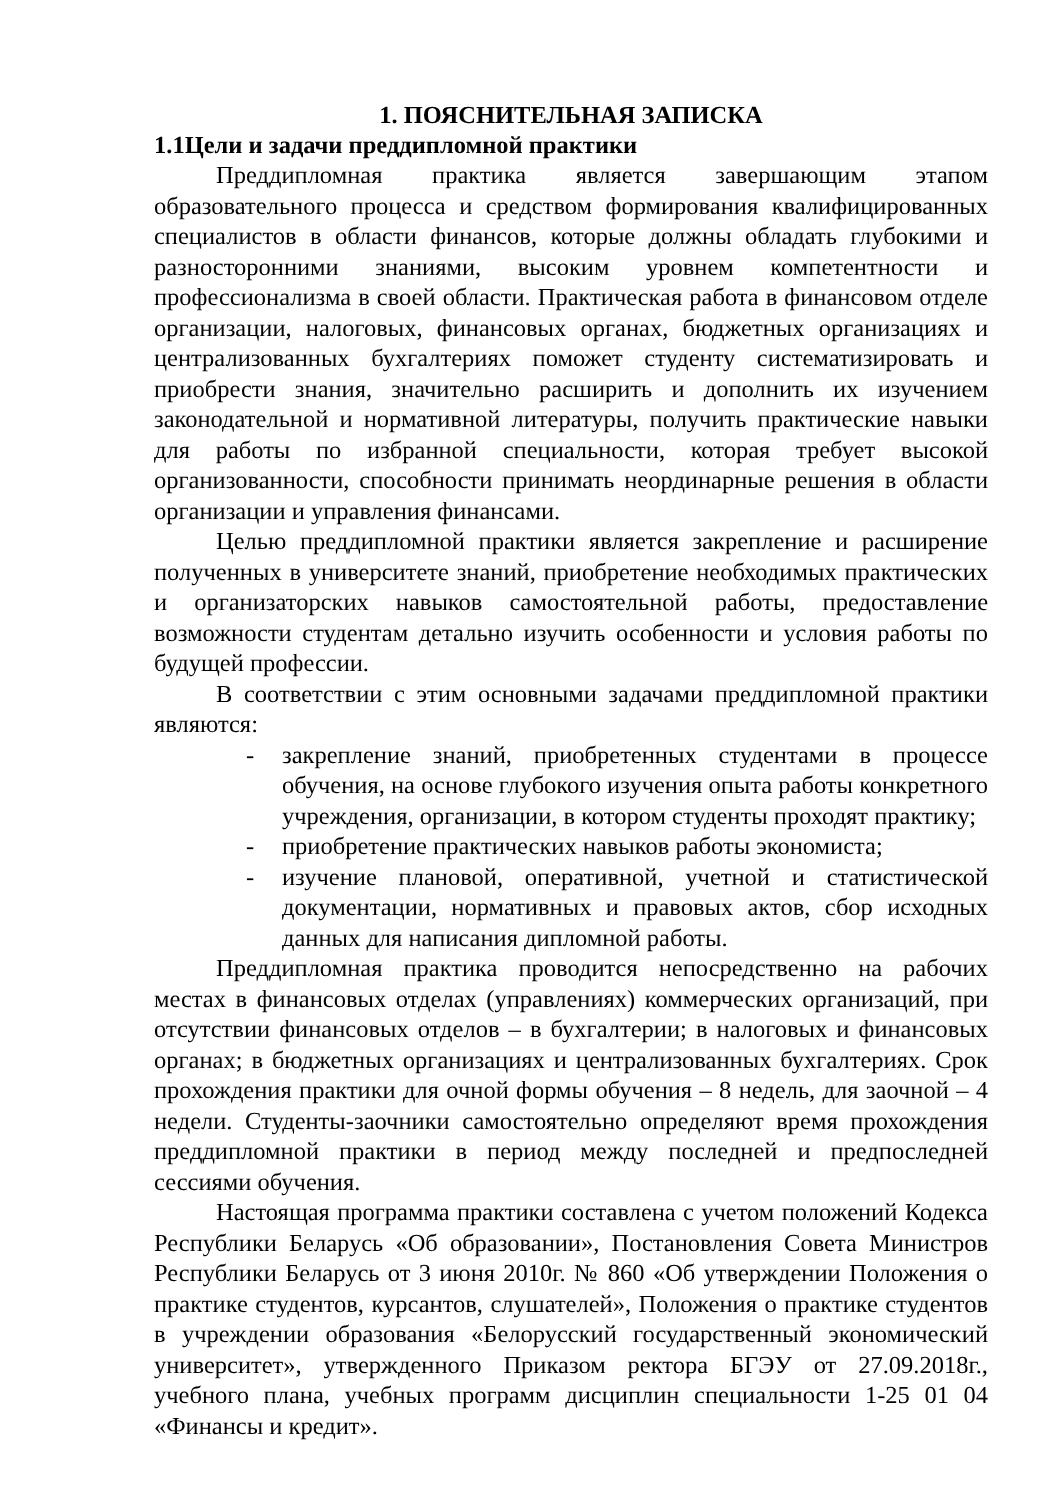1. ПОЯСНИТЕЛЬНАЯ ЗАПИСКА
1.1Цели и задачи преддипломной практики
Преддипломная практика является завершающим этапом образовательного процесса и средством формирования квалифицированных специалистов в области финансов, которые должны обладать глубокими и разносторонними знаниями, высоким уровнем компетентности и профессионализма в своей области. Практическая работа в финансовом отделе организации, налоговых, финансовых органах, бюджетных организациях и централизованных бухгалтериях поможет студенту систематизировать и приобрести знания, значительно расширить и дополнить их изучением законодательной и нормативной литературы, получить практические навыки для работы по избранной специальности, которая требует высокой организованности, способности принимать неординарные решения в области организации и управления финансами.
Целью преддипломной практики является закрепление и расширение полученных в университете знаний, приобретение необходимых практических и организаторских навыков самостоятельной работы, предоставление возможности студентам детально изучить особенности и условия работы по будущей профессии.
В соответствии с этим основными задачами преддипломной практики являются:
- закрепление знаний, приобретенных студентами в процессе обучения, на основе глубокого изучения опыта работы конкретного учреждения, организации, в котором студенты проходят практику;
- приобретение практических навыков работы экономиста;
- изучение плановой, оперативной, учетной и статистической документации, нормативных и правовых актов, сбор исходных данных для написания дипломной работы.
Преддипломная практика проводится непосредственно на рабочих местах в финансовых отделах (управлениях) коммерческих организаций, при отсутствии финансовых отделов – в бухгалтерии; в налоговых и финансовых органах; в бюджетных организациях и централизованных бухгалтериях. Срок прохождения практики для очной формы обучения – 8 недель, для заочной – 4 недели. Студенты-заочники самостоятельно определяют время прохождения преддипломной практики в период между последней и предпоследней сессиями обучения.
Настоящая программа практики составлена с учетом положений Кодекса Республики Беларусь «Об образовании», Постановления Совета Министров Республики Беларусь от 3 июня 2010г. № 860 «Об утверждении Положения о практике студентов, курсантов, слушателей», Положения о практике студентов в учреждении образования «Белорусский государственный экономический университет», утвержденного Приказом ректора БГЭУ от 27.09.2018г., учебного плана, учебных программ дисциплин специальности 1-25 01 04 «Финансы и кредит».